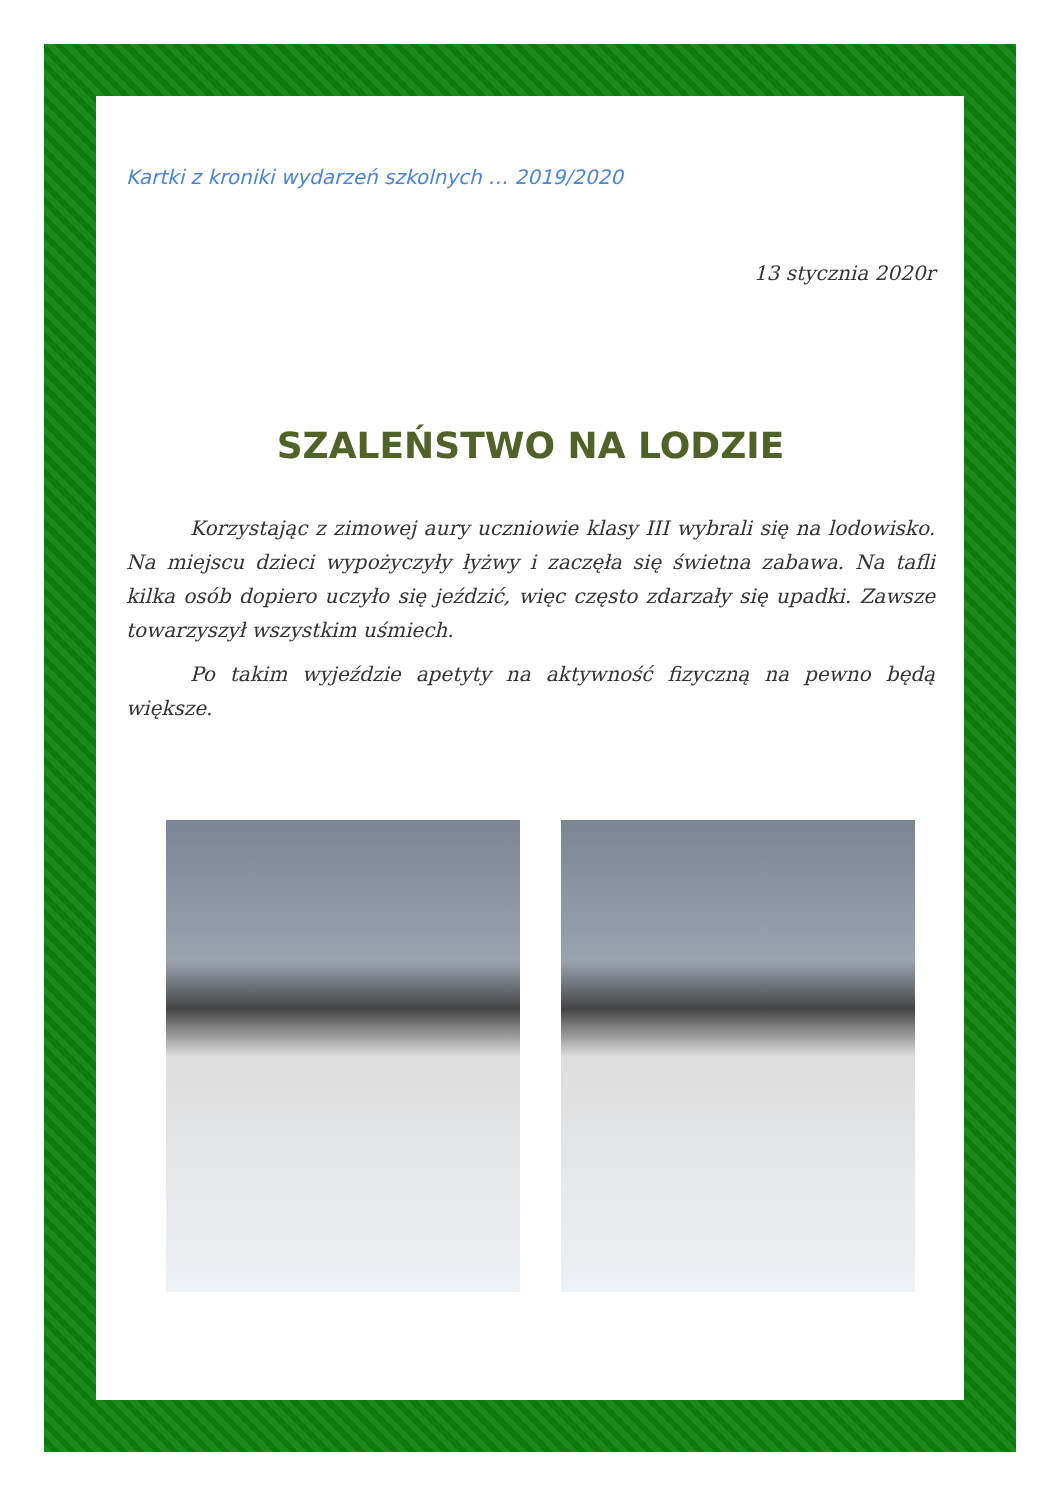Kartki z kroniki wydarzeń szkolnych … 2019/2020
13 stycznia 2020r
SZALEŃSTWO NA LODZIE
Korzystając z zimowej aury uczniowie klasy III wybrali się na lodowisko. Na miejscu dzieci wypożyczyły łyżwy i zaczęła się świetna zabawa. Na tafli kilka osób dopiero uczyło się jeździć, więc często zdarzały się upadki. Zawsze towarzyszył wszystkim uśmiech.
Po takim wyjeździe apetyty na aktywność fizyczną na pewno będą większe.